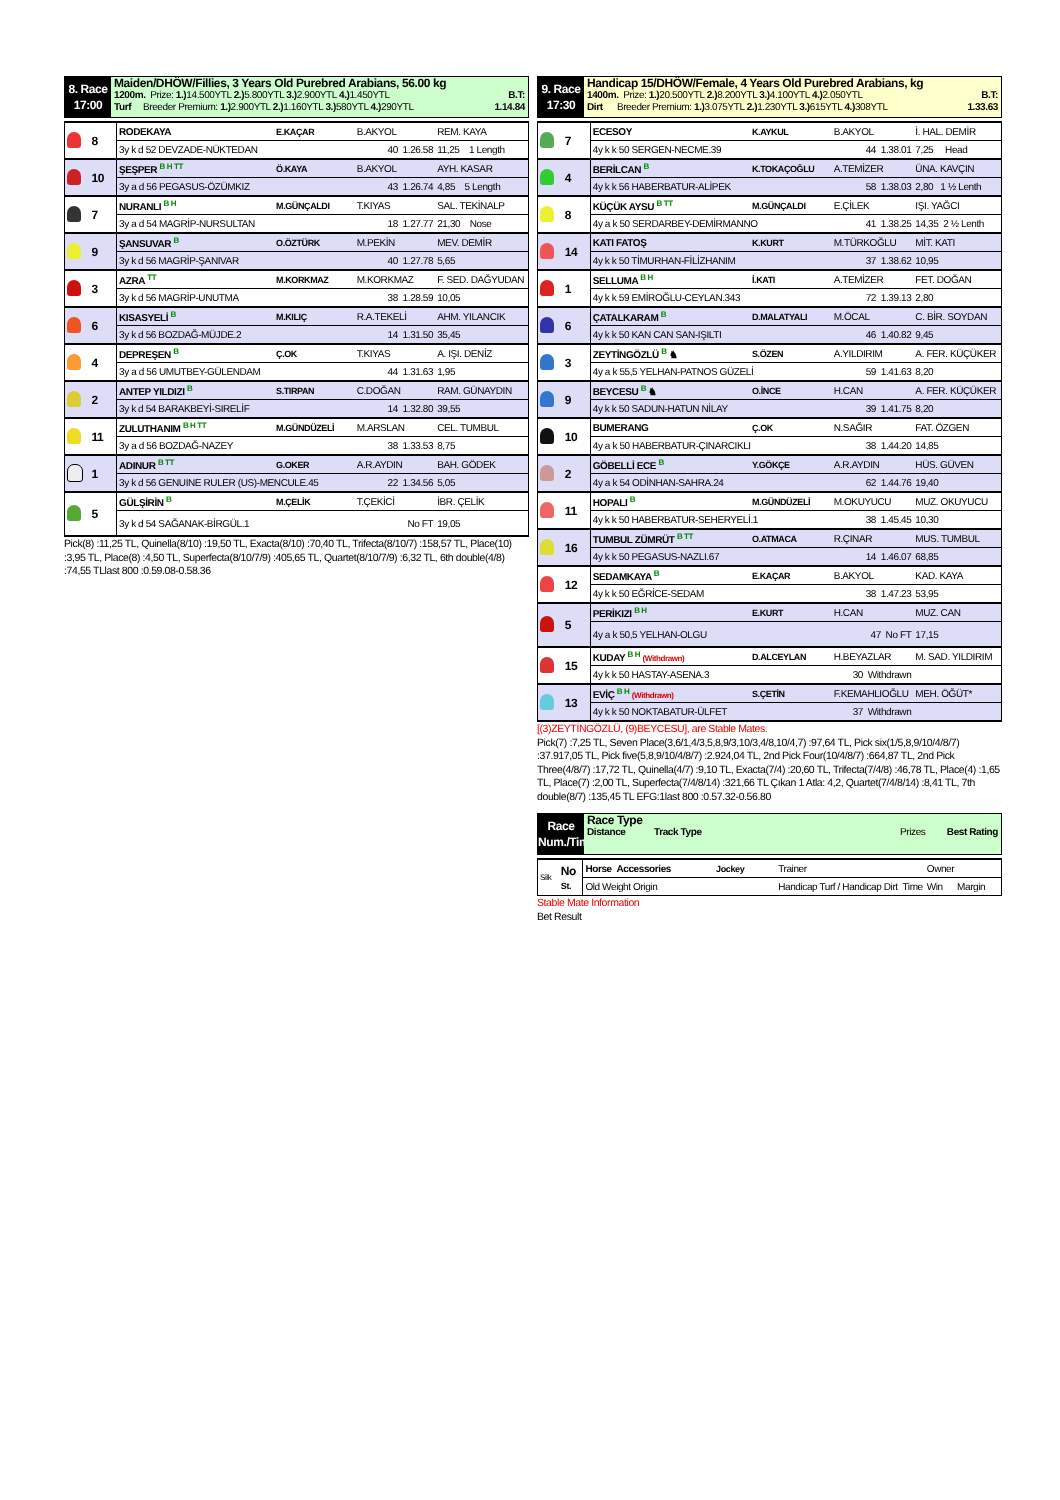8. Race
17:00
Maiden/DHÖW/Fillies, 3 Years Old Purebred Arabians, 56.00 kg
1200m. Prize: 1.) 14.500YTL 2.) 5.800YTL 3.) 2.900YTL 4.) 1.450YTL B.T:
Turf Breeder Premium: 1.) 2.900YTL 2.) 1.160YTL 3.) 580YTL 4.) 290YTL 1.14.84
| | 8 | RODEKAYA | E.KAÇAR | B.AKYOL | REM. KAYA |
| | | 3y k d 52 DEVZADE-NÜKTEDAN | | 40 1.26.58 | 11,25 1 Length |
| | 10 | ŞEŞPER <sup>B H TT</sup> | Ö.KAYA | B.AKYOL | AYH. KASAR |
| | | 3y a d 56 PEGASUS-ÖZÜMKIZ | | 43 1.26.74 | 4,85 5 Length |
| | 7 | NURANLI <sup>B H</sup> | M.GÜNÇALDI | T.KIYAS | SAL. TEKİNALP |
| | | 3y a d 54 MAGRİP-NURSULTAN | | 18 1.27.77 | 21,30 Nose |
| | 9 | ŞANSUVAR <sup>B</sup> | O.ÖZTÜRK | M.PEKİN | MEV. DEMİR |
| | | 3y k d 56 MAGRİP-ŞANIVAR | | 40 1.27.78 | 5,65 |
| | 3 | AZRA <sup>TT</sup> | M.KORKMAZ | M.KORKMAZ | F. SED. DAĞYUDAN |
| | | 3y k d 56 MAGRİP-UNUTMA | | 38 1.28.59 | 10,05 |
| | 6 | KISASYELİ <sup>B</sup> | M.KILIÇ | R.A.TEKELİ | AHM. YILANCIK |
| | | 3y k d 56 BOZDAĞ-MÜJDE.2 | | 14 1.31.50 | 35,45 |
| | 4 | DEPREŞEN <sup>B</sup> | Ç.OK | T.KIYAS | A. IŞI. DENİZ |
| | | 3y a d 56 UMUTBEY-GÜLENDAM | | 44 1.31.63 | 1,95 |
| | 2 | ANTEP YILDIZI <sup>B</sup> | S.TIRPAN | C.DOĞAN | RAM. GÜNAYDIN |
| | | 3y k d 54 BARAKBEYİ-SIRELİF | | 14 1.32.80 | 39,55 |
| | 11 | ZULUTHANIM <sup>B H TT</sup> | M.GÜNDÜZELİ | M.ARSLAN | CEL. TUMBUL |
| | | 3y a d 56 BOZDAĞ-NAZEY | | 38 1.33.53 | 8,75 |
| | 1 | ADINUR <sup>B TT</sup> | G.OKER | A.R.AYDIN | BAH. GÖDEK |
| | | 3y k d 56 GENUINE RULER (US)-MENCULE.45 | | 22 1.34.56 | 5,05 |
| | 5 | GÜLŞİRİN <sup>B</sup> | M.ÇELİK | T.ÇEKİCİ | İBR. ÇELİK |
| | | 3y k d 54 SAĞANAK-BİRGÜL.1 | | No FT | 19,05 |
Pick(8) :11,25 TL, Quinella(8/10) :19,50 TL, Exacta(8/10) :70,40 TL, Trifecta(8/10/7) :158,57 TL, Place(10) :3,95 TL, Place(8) :4,50 TL, Superfecta(8/10/7/9) :405,65 TL, Quartet(8/10/7/9) :6,32 TL, 6th double(4/8) :74,55 TLlast 800 :0.59.08-0.58.36
9. Race
17:30
Handicap 15/DHÖW/Female, 4 Years Old Purebred Arabians, kg
1400m. Prize: 1.) 20.500YTL 2.) 8.200YTL 3.) 4.100YTL 4.) 2.050YTL B.T:
Dirt Breeder Premium: 1.) 3.075YTL 2.) 1.230YTL 3.) 615YTL 4.) 308YTL 1.33.63
| | 7 | ECESOY | K.AYKUL | B.AKYOL | İ. HAL. DEMİR |
| | | 4y k k 50 SERGEN-NECME.39 | | 44 1.38.01 | 7,25 Head |
| | 4 | BERİLCAN <sup>B</sup> | K.TOKAÇOĞLU | A.TEMİZER | ÜNA. KAVÇIN |
| | | 4y k k 56 HABERBATUR-ALİPEK | | 58 1.38.03 | 2,80 1 ½ Lenth |
| | 8 | KÜÇÜK AYSU <sup>B TT</sup> | M.GÜNÇALDI | E.ÇİLEK | IŞI. YAĞCI |
| | | 4y a k 50 SERDARBEY-DEMİRMANNO | | 41 1.38.25 | 14,35 2 ½ Lenth |
| | 14 | KATI FATOŞ | K.KURT | M.TÜRKOĞLU | MİT. KATI |
| | | 4y k k 50 TİMURHAN-FİLİZHANIM | | 37 1.38.62 | 10,95 |
| | 1 | SELLUMA <sup>B H</sup> | İ.KATI | A.TEMİZER | FET. DOĞAN |
| | | 4y k k 59 EMİROĞLU-CEYLAN.343 | | 72 1.39.13 | 2,80 |
| | 6 | ÇATALKARAM <sup>B</sup> | D.MALATYALI | M.ÖCAL | C. BİR. SOYDAN |
| | | 4y k k 50 KAN CAN SAN-IŞILTI | | 46 1.40.82 | 9,45 |
| | 3 | ZEYTİNGÖZLÜ <sup>B</sup> ♞ | S.ÖZEN | A.YILDIRIM | A. FER. KÜÇÜKER |
| | | 4y a k 55,5 YELHAN-PATNOS GÜZELİ | | 59 1.41.63 | 8,20 |
| | 9 | BEYCESU <sup>B</sup> ♞ | O.İNCE | H.CAN | A. FER. KÜÇÜKER |
| | | 4y k k 50 SADUN-HATUN NİLAY | | 39 1.41.75 | 8,20 |
| | 10 | BUMERANG | Ç.OK | N.SAĞIR | FAT. ÖZGEN |
| | | 4y a k 50 HABERBATUR-ÇINARCIKLI | | 38 1.44.20 | 14,85 |
| | 2 | GÖBELLİ ECE <sup>B</sup> | Y.GÖKÇE | A.R.AYDIN | HÜS. GÜVEN |
| | | 4y a k 54 ODİNHAN-SAHRA.24 | | 62 1.44.76 | 19,40 |
| | 11 | HOPALI <sup>B</sup> | M.GÜNDÜZELİ | M.OKUYUCU | MUZ. OKUYUCU |
| | | 4y k k 50 HABERBATUR-SEHERYELİ.1 | | 38 1.45.45 | 10,30 |
| | 16 | TUMBUL ZÜMRÜT <sup>B TT</sup> | O.ATMACA | R.ÇINAR | MUS. TUMBUL |
| | | 4y k k 50 PEGASUS-NAZLI.67 | | 14 1.46.07 | 68,85 |
| | 12 | SEDAMKAYA <sup>B</sup> | E.KAÇAR | B.AKYOL | KAD. KAYA |
| | | 4y k k 50 EĞRİCE-SEDAM | | 38 1.47.23 | 53,95 |
| | 5 | PERİKIZI <sup>B H</sup> | E.KURT | H.CAN | MUZ. CAN |
| | | 4y a k 50,5 YELHAN-OLGU | | 47 No FT | 17,15 |
| | 15 | KUDAY <sup>B H</sup> (Withdrawn) | D.ALCEYLAN | H.BEYAZLAR | M. SAD. YILDIRIM |
| | | 4y k k 50 HASTAY-ASENA.3 | | 30 Withdrawn | |
| | 13 | EVİÇ <sup>B H</sup> (Withdrawn) | S.ÇETİN | F.KEMAHLIOĞLU | MEH. ÖĞÜT* |
| | | 4y k k 50 NOKTABATUR-ÜLFET | | 37 Withdrawn | |
[(3)ZEYTİNGÖZLÜ, (9)BEYCESU], are Stable Mates.
Pick(7) :7,25 TL, Seven Place(3,6/1,4/3,5,8,9/3,10/3,4/8,10/4,7) :97,64 TL, Pick six(1/5,8,9/10/4/8/7) :37.917,05 TL, Pick five(5,8,9/10/4/8/7) :2.924,04 TL, 2nd Pick Four(10/4/8/7) :664,87 TL, 2nd Pick Three(4/8/7) :17,72 TL, Quinella(4/7) :9,10 TL, Exacta(7/4) :20,60 TL, Trifecta(7/4/8) :46,78 TL, Place(4) :1,65 TL, Place(7) :2,00 TL, Superfecta(7/4/8/14) :321,66 TL Çıkan 1 Atla: 4,2, Quartet(7/4/8/14) :8,41 TL, 7th double(8/7) :135,45 TL EFG:1last 800 :0.57.32-0.56.80
Race
Num./Time
Race Type
Distance Track Type Prizes Best Rating
| Silk | No St. | Horse Accessories | Jockey | Trainer | Owner |
| | | Old Weight Origin | | Handicap Turf / Handicap Dirt Time | Win Margin |
Stable Mate Information
Bet Result